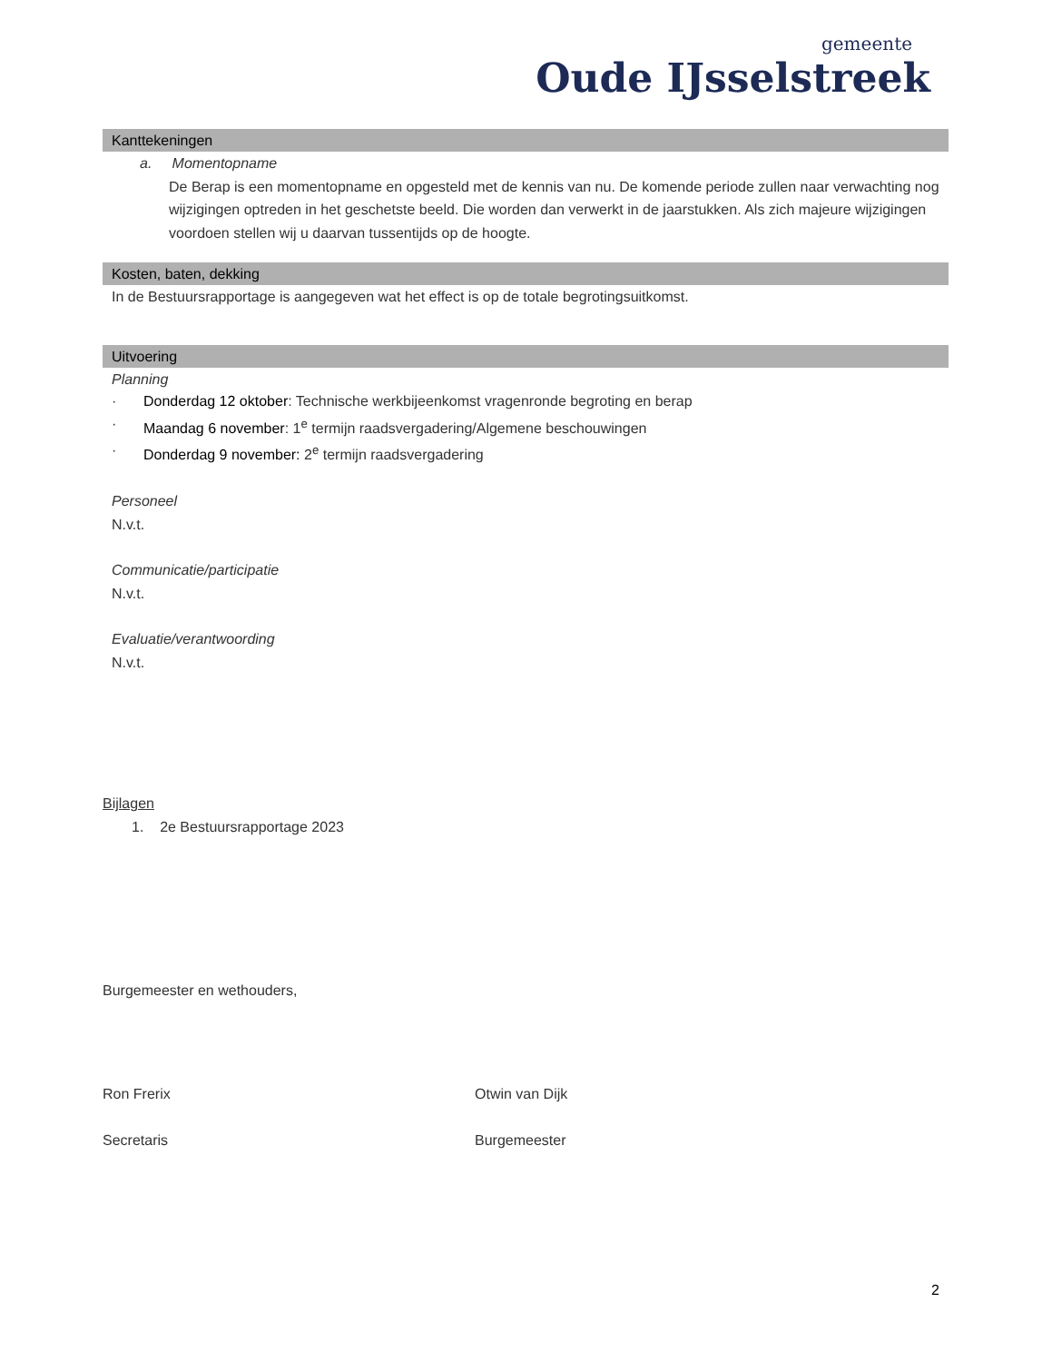gemeente
Oude IJsselstreek
Kanttekeningen
a. Momentopname
De Berap is een momentopname en opgesteld met de kennis van nu. De komende periode zullen naar verwachting nog wijzigingen optreden in het geschetste beeld. Die worden dan verwerkt in de jaarstukken. Als zich majeure wijzigingen voordoen stellen wij u daarvan tussentijds op de hoogte.
Kosten, baten, dekking
In de Bestuursrapportage is aangegeven wat het effect is op de totale begrotingsuitkomst.
Uitvoering
Planning
· Donderdag 12 oktober: Technische werkbijeenkomst vragenronde begroting en berap
· Maandag 6 november: 1<sup>e</sup> termijn raadsvergadering/Algemene beschouwingen
· Donderdag 9 november: 2<sup>e</sup> termijn raadsvergadering
Personeel
N.v.t.
Communicatie/participatie
N.v.t.
Evaluatie/verantwoording
N.v.t.
Bijlagen
1. 2e Bestuursrapportage 2023
Burgemeester en wethouders,
Ron Frerix Otwin van Dijk
Secretaris Burgemeester
2